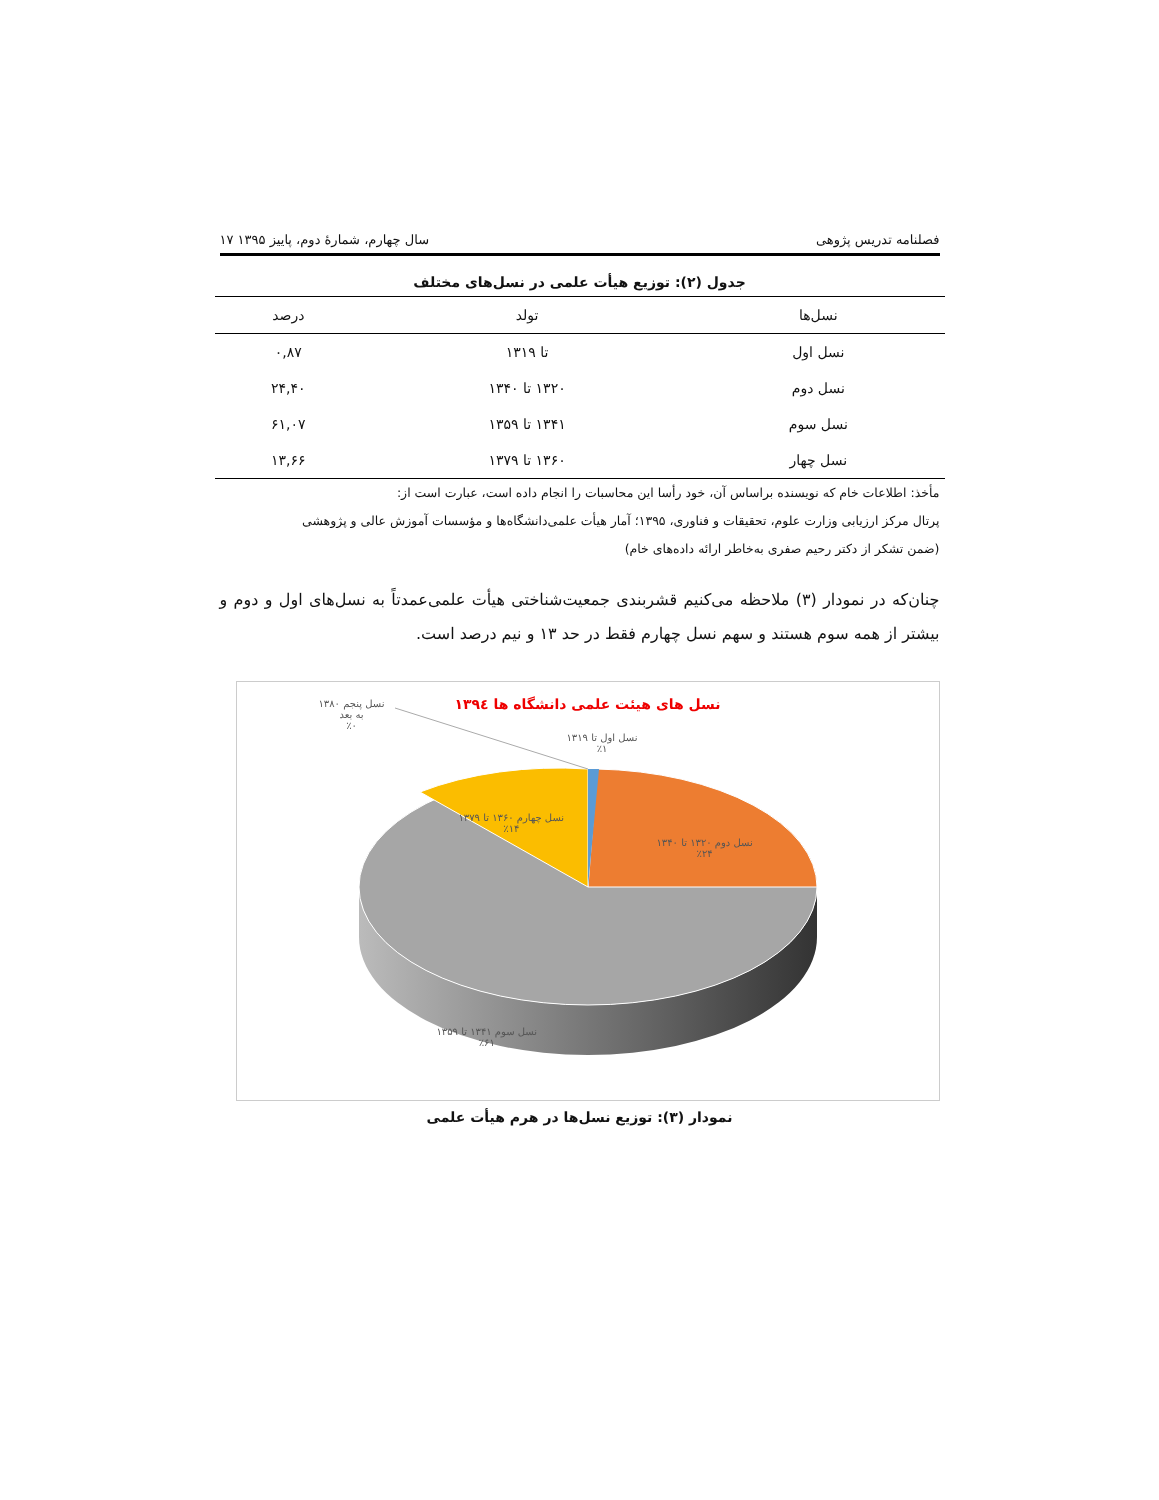فصلنامه تدریس پژوهی سال چهارم، شمارۀ دوم، پاییز ۱۳۹۵ ۱۷
جدول (۲): توزیع هیأت علمی در نسل‌های مختلف
| نسل‌ها | تولد | درصد |
| --- | --- | --- |
| نسل اول | تا ۱۳۱۹ | ۰,۸۷ |
| نسل دوم | ۱۳۲۰ تا ۱۳۴۰ | ۲۴,۴۰ |
| نسل سوم | ۱۳۴۱ تا ۱۳۵۹ | ۶۱,۰۷ |
| نسل چهار | ۱۳۶۰ تا ۱۳۷۹ | ۱۳,۶۶ |
مأخذ: اطلاعات خام که نویسنده براساس آن، خود رأسا این محاسبات را انجام داده است، عبارت است از:
پرتال مرکز ارزیابی وزارت علوم، تحقیقات و فناوری، ۱۳۹۵؛ آمار هیأت علمی‌دانشگاه‌ها و مؤسسات آموزش عالی و پژوهشی
(ضمن تشکر از دکتر رحیم صفری به‌خاطر ارائه داده‌های خام)
چنان‌که در نمودار (۳) ملاحظه می‌کنیم قشربندی جمعیت‌شناختی هیأت علمی‌عمدتاً به نسل‌های اول و دوم و بیشتر از همه سوم هستند و سهم نسل چهارم فقط در حد ۱۳ و نیم درصد است.
نسل های هیئت علمی دانشگاه ها ۱۳۹٤
نسل پنجم ۱۳۸۰
به بعد
٪۰
نسل اول تا ۱۳۱۹
٪۱
نسل چهارم ۱۳۶۰ تا ۱۳۷۹
٪۱۴
نسل دوم ۱۳۲۰ تا ۱۳۴۰
٪۲۴
نسل سوم ۱۳۴۱ تا ۱۳۵۹
٪۶۱
نمودار (۳): توزیع نسل‌ها در هرم هیأت علمی